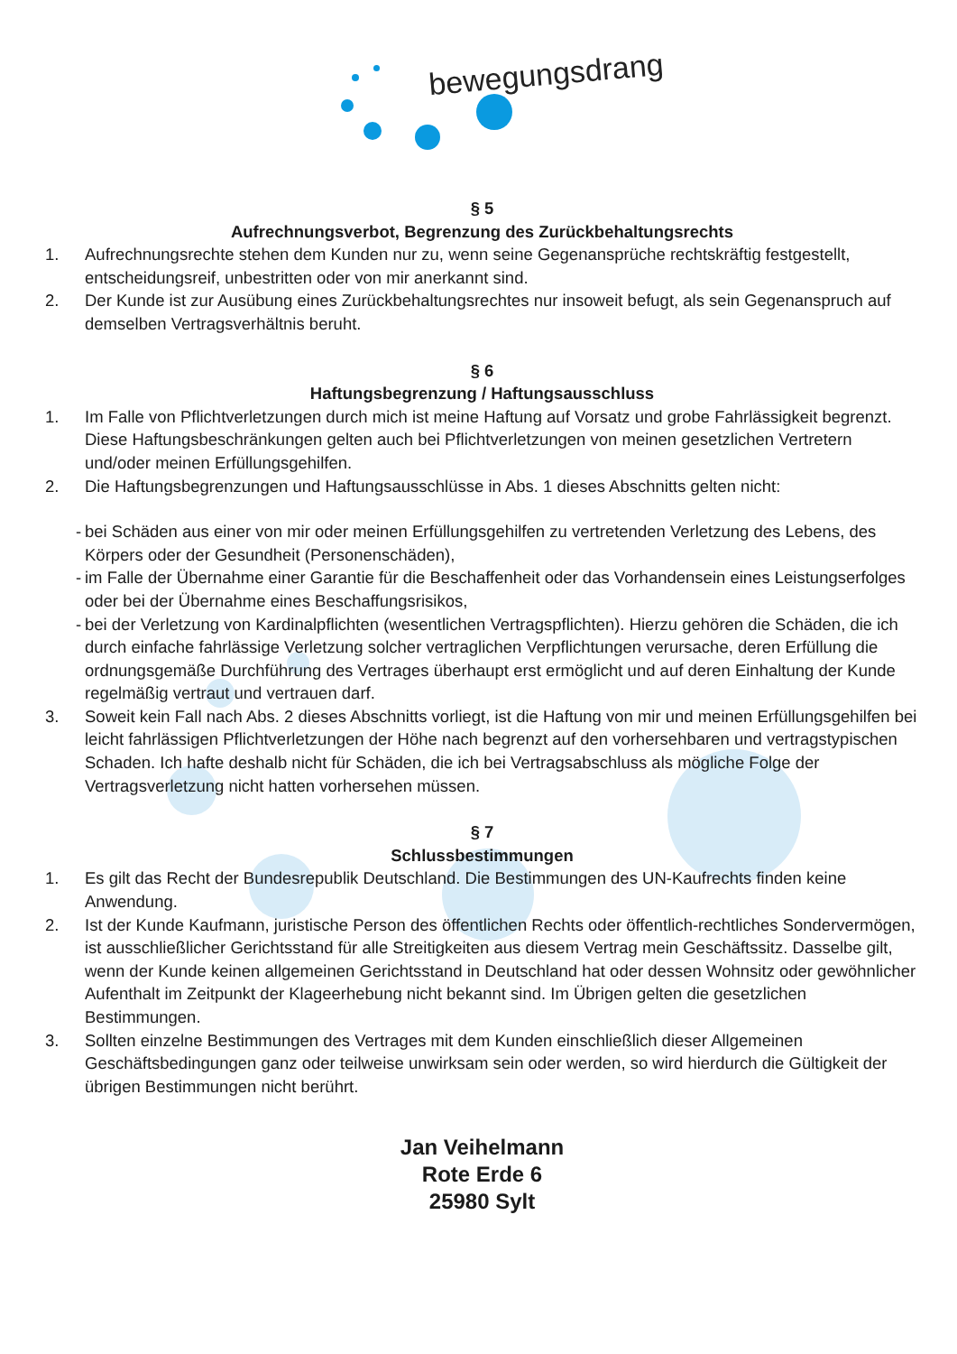bewegungsdrang
§ 5
Aufrechnungsverbot, Begrenzung des Zurückbehaltungsrechts
1. Aufrechnungsrechte stehen dem Kunden nur zu, wenn seine Gegenansprüche rechtskräftig festgestellt, entscheidungsreif, unbestritten oder von mir anerkannt sind.
2. Der Kunde ist zur Ausübung eines Zurückbehaltungsrechtes nur insoweit befugt, als sein Gegenanspruch auf demselben Vertragsverhältnis beruht.
§ 6
Haftungsbegrenzung / Haftungsausschluss
1. Im Falle von Pflichtverletzungen durch mich ist meine Haftung auf Vorsatz und grobe Fahrlässigkeit begrenzt. Diese Haftungsbeschränkungen gelten auch bei Pflichtverletzungen von meinen gesetzlichen Vertretern und/oder meinen Erfüllungsgehilfen.
2. Die Haftungsbegrenzungen und Haftungsausschlüsse in Abs. 1 dieses Abschnitts gelten nicht:
-
bei Schäden aus einer von mir oder meinen Erfüllungsgehilfen zu vertretenden Verletzung des Lebens, des Körpers oder der Gesundheit (Personenschäden),
-
im Falle der Übernahme einer Garantie für die Beschaffenheit oder das Vorhandensein eines Leistungserfolges oder bei der Übernahme eines Beschaffungsrisikos,
-
bei der Verletzung von Kardinalpflichten (wesentlichen Vertragspflichten). Hierzu gehören die Schäden, die ich durch einfache fahrlässige Verletzung solcher vertraglichen Verpflichtungen verursache, deren Erfüllung die ordnungsgemäße Durchführung des Vertrages überhaupt erst ermöglicht und auf deren Einhaltung der Kunde regelmäßig vertraut und vertrauen darf.
3. Soweit kein Fall nach Abs. 2 dieses Abschnitts vorliegt, ist die Haftung von mir und meinen Erfüllungsgehilfen bei leicht fahrlässigen Pflichtverletzungen der Höhe nach begrenzt auf den vorhersehbaren und vertragstypischen Schaden. Ich hafte deshalb nicht für Schäden, die ich bei Vertragsabschluss als mögliche Folge der Vertragsverletzung nicht hatten vorhersehen müssen.
§ 7
Schlussbestimmungen
1. Es gilt das Recht der Bundesrepublik Deutschland. Die Bestimmungen des UN-Kaufrechts finden keine Anwendung.
2. Ist der Kunde Kaufmann, juristische Person des öffentlichen Rechts oder öffentlich-rechtliches Sondervermögen, ist ausschließlicher Gerichtsstand für alle Streitigkeiten aus diesem Vertrag mein Geschäftssitz. Dasselbe gilt, wenn der Kunde keinen allgemeinen Gerichtsstand in Deutschland hat oder dessen Wohnsitz oder gewöhnlicher Aufenthalt im Zeitpunkt der Klageerhebung nicht bekannt sind. Im Übrigen gelten die gesetzlichen Bestimmungen.
3. Sollten einzelne Bestimmungen des Vertrages mit dem Kunden einschließlich dieser Allgemeinen Geschäftsbedingungen ganz oder teilweise unwirksam sein oder werden, so wird hierdurch die Gültigkeit der übrigen Bestimmungen nicht berührt.
Jan Veihelmann
Rote Erde 6
25980 Sylt